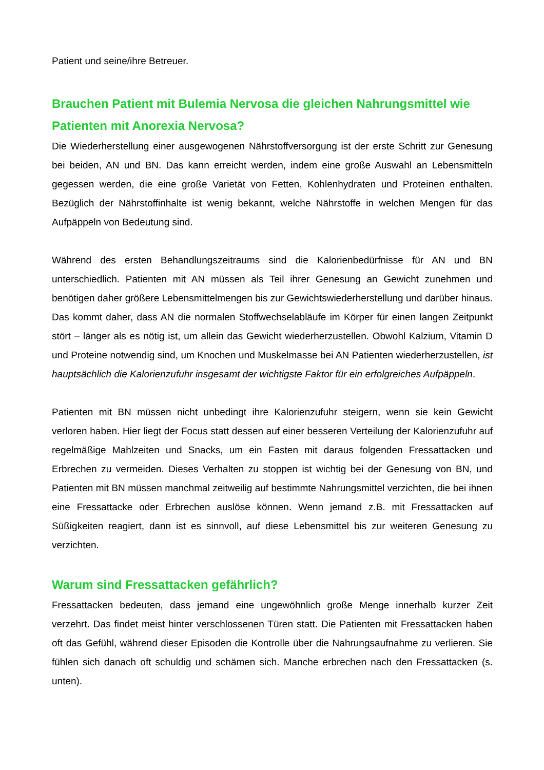Patient und seine/ihre Betreuer.
Brauchen Patient mit Bulemia Nervosa die gleichen Nahrungsmittel wie Patienten mit Anorexia Nervosa?
Die Wiederherstellung einer ausgewogenen Nährstoffversorgung ist der erste Schritt zur Genesung bei beiden, AN und BN. Das kann erreicht werden, indem eine große Auswahl an Lebensmitteln gegessen werden, die eine große Varietät von Fetten, Kohlenhydraten und Proteinen enthalten. Bezüglich der Nährstoffinhalte ist wenig bekannt, welche Nährstoffe in welchen Mengen für das Aufpäppeln von Bedeutung sind.
Während des ersten Behandlungszeitraums sind die Kalorienbedürfnisse für AN und BN unterschiedlich. Patienten mit AN müssen als Teil ihrer Genesung an Gewicht zunehmen und benötigen daher größere Lebensmittelmengen bis zur Gewichtswiederherstellung und darüber hinaus. Das kommt daher, dass AN die normalen Stoffwechselabläufe im Körper für einen langen Zeitpunkt stört – länger als es nötig ist, um allein das Gewicht wiederherzustellen. Obwohl Kalzium, Vitamin D und Proteine notwendig sind, um Knochen und Muskelmasse bei AN Patienten wiederherzustellen, ist hauptsächlich die Kalorienzufuhr insgesamt der wichtigste Faktor für ein erfolgreiches Aufpäppeln.
Patienten mit BN müssen nicht unbedingt ihre Kalorienzufuhr steigern, wenn sie kein Gewicht verloren haben. Hier liegt der Focus statt dessen auf einer besseren Verteilung der Kalorienzufuhr auf regelmäßige Mahlzeiten und Snacks, um ein Fasten mit daraus folgenden Fressattacken und Erbrechen zu vermeiden. Dieses Verhalten zu stoppen ist wichtig bei der Genesung von BN, und Patienten mit BN müssen manchmal zeitweilig auf bestimmte Nahrungsmittel verzichten, die bei ihnen eine Fressattacke oder Erbrechen auslöse können. Wenn jemand z.B. mit Fressattacken auf Süßigkeiten reagiert, dann ist es sinnvoll, auf diese Lebensmittel bis zur weiteren Genesung zu verzichten.
Warum sind Fressattacken gefährlich?
Fressattacken bedeuten, dass jemand eine ungewöhnlich große Menge innerhalb kurzer Zeit verzehrt. Das findet meist hinter verschlossenen Türen statt. Die Patienten mit Fressattacken haben oft das Gefühl, während dieser Episoden die Kontrolle über die Nahrungsaufnahme zu verlieren. Sie fühlen sich danach oft schuldig und schämen sich. Manche erbrechen nach den Fressattacken (s. unten).